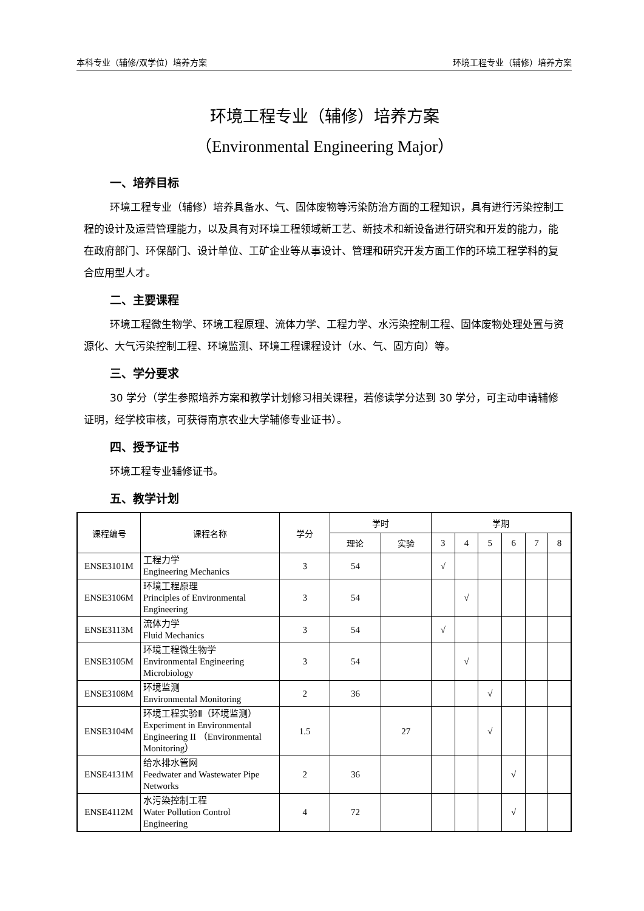本科专业（辅修/双学位）培养方案 环境工程专业（辅修）培养方案
环境工程专业（辅修）培养方案
（Environmental Engineering Major）
一、培养目标
环境工程专业（辅修）培养具备水、气、固体废物等污染防治方面的工程知识，具有进行污染控制工程的设计及运营管理能力，以及具有对环境工程领域新工艺、新技术和新设备进行研究和开发的能力，能在政府部门、环保部门、设计单位、工矿企业等从事设计、管理和研究开发方面工作的环境工程学科的复合应用型人才。
二、主要课程
环境工程微生物学、环境工程原理、流体力学、工程力学、水污染控制工程、固体废物处理处置与资源化、大气污染控制工程、环境监测、环境工程课程设计（水、气、固方向）等。
三、学分要求
30 学分（学生参照培养方案和教学计划修习相关课程，若修读学分达到 30 学分，可主动申请辅修证明，经学校审核，可获得南京农业大学辅修专业证书）。
四、授予证书
环境工程专业辅修证书。
五、教学计划
| 课程编号 | 课程名称 | 学分 | 学时 | | 学期 | | | | | |
| --- | --- | --- | --- | --- | --- | --- | --- | --- | --- | --- |
| | | | 理论 | 实验 | 3 | 4 | 5 | 6 | 7 | 8 |
| ENSE3101M | 工程力学 Engineering Mechanics | 3 | 54 | | √ | | | | | |
| ENSE3106M | 环境工程原理 Principles of Environmental Engineering | 3 | 54 | | | √ | | | | |
| ENSE3113M | 流体力学 Fluid Mechanics | 3 | 54 | | √ | | | | | |
| ENSE3105M | 环境工程微生物学 Environmental Engineering Microbiology | 3 | 54 | | | √ | | | | |
| ENSE3108M | 环境监测 Environmental Monitoring | 2 | 36 | | | | √ | | | |
| ENSE3104M | 环境工程实验Ⅱ（环境监测） Experiment in Environmental Engineering II （Environmental Monitoring） | 1.5 | | 27 | | | √ | | | |
| ENSE4131M | 给水排水管网 Feedwater and Wastewater Pipe Networks | 2 | 36 | | | | | √ | | |
| ENSE4112M | 水污染控制工程 Water Pollution Control Engineering | 4 | 72 | | | | | √ | | |